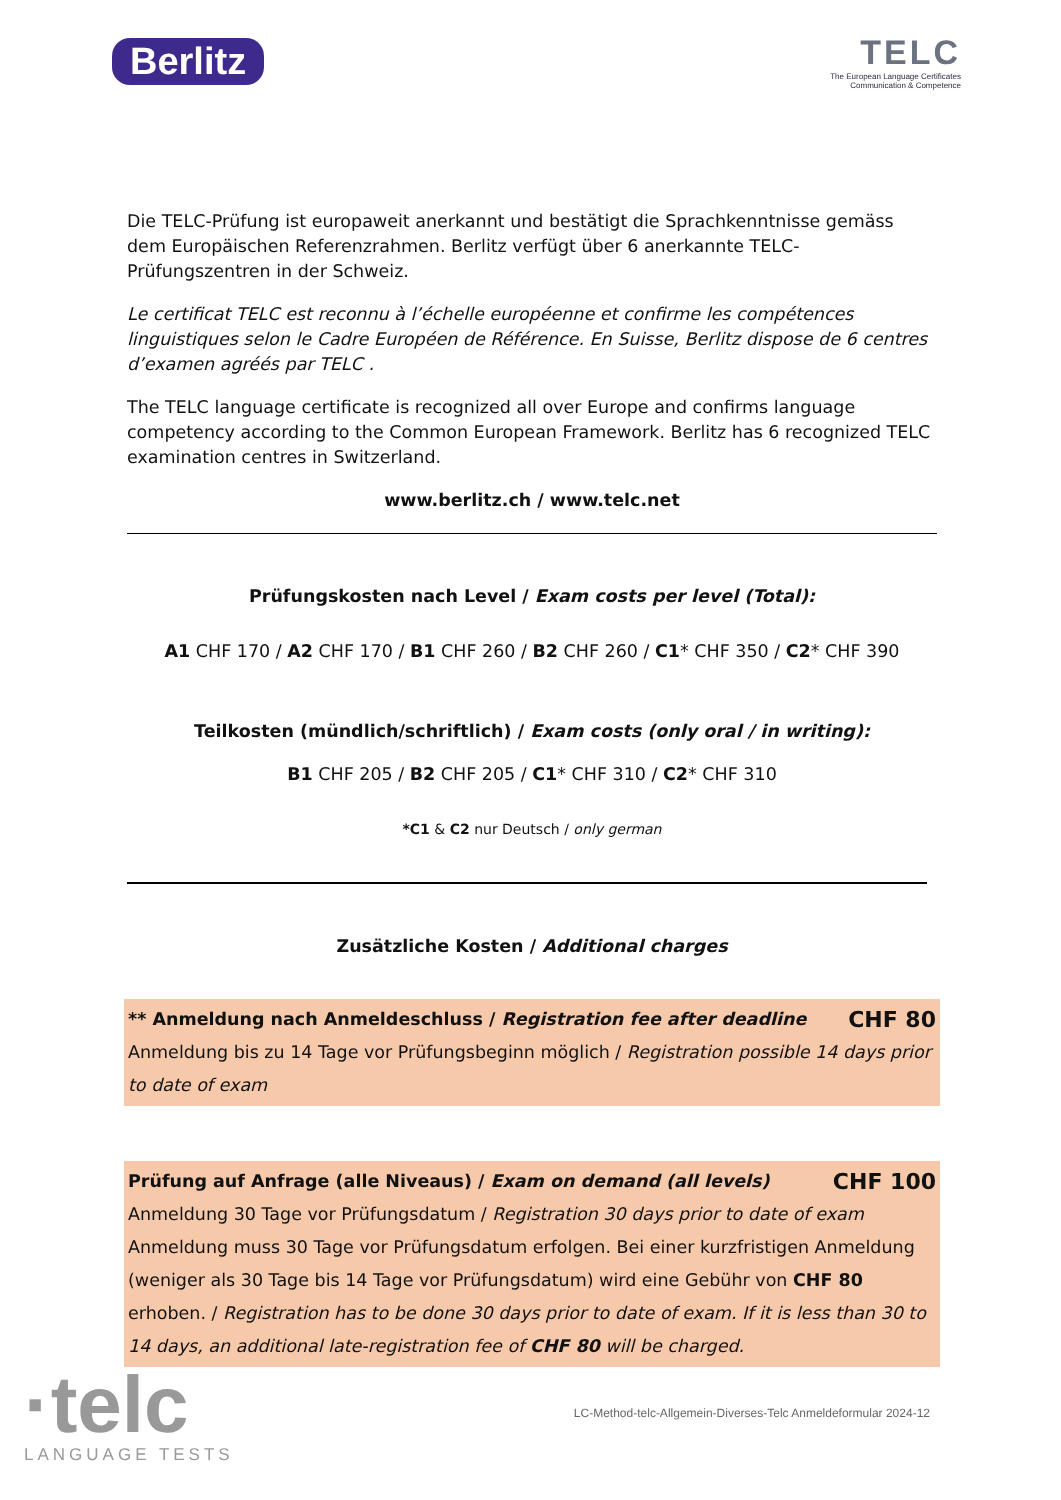Berlitz
TELC
The European Language Certificates
Communication & Competence
Die TELC-Prüfung ist europaweit anerkannt und bestätigt die Sprachkenntnisse gemäss dem Europäischen Referenzrahmen. Berlitz verfügt über 6 anerkannte TELC-Prüfungszentren in der Schweiz.
Le certificat TELC est reconnu à l’échelle européenne et confirme les compétences linguistiques selon le Cadre Européen de Référence. En Suisse, Berlitz dispose de 6 centres d’examen agréés par TELC .
The TELC language certificate is recognized all over Europe and confirms language competency according to the Common European Framework. Berlitz has 6 recognized TELC examination centres in Switzerland.
www.berlitz.ch / www.telc.net
Prüfungskosten nach Level / Exam costs per level (Total):
A1 CHF 170 / A2 CHF 170 / B1 CHF 260 / B2 CHF 260 / C1* CHF 350 / C2* CHF 390
Teilkosten (mündlich/schriftlich) / Exam costs (only oral / in writing):
B1 CHF 205 / B2 CHF 205 / C1* CHF 310 / C2* CHF 310
*C1 & C2 nur Deutsch / only german
Zusätzliche Kosten / Additional charges
** Anmeldung nach Anmeldeschluss / Registration fee after deadline CHF 80
Anmeldung bis zu 14 Tage vor Prüfungsbeginn möglich / Registration possible 14 days prior to date of exam
Prüfung auf Anfrage (alle Niveaus) / Exam on demand (all levels) CHF 100
Anmeldung 30 Tage vor Prüfungsdatum / Registration 30 days prior to date of exam
Anmeldung muss 30 Tage vor Prüfungsdatum erfolgen. Bei einer kurzfristigen Anmeldung (weniger als 30 Tage bis 14 Tage vor Prüfungsdatum) wird eine Gebühr von CHF 80 erhoben. / Registration has to be done 30 days prior to date of exam. If it is less than 30 to 14 days, an additional late-registration fee of CHF 80 will be charged.
·telc
LANGUAGE TESTS
LC-Method-telc-Allgemein-Diverses-Telc Anmeldeformular 2024-12